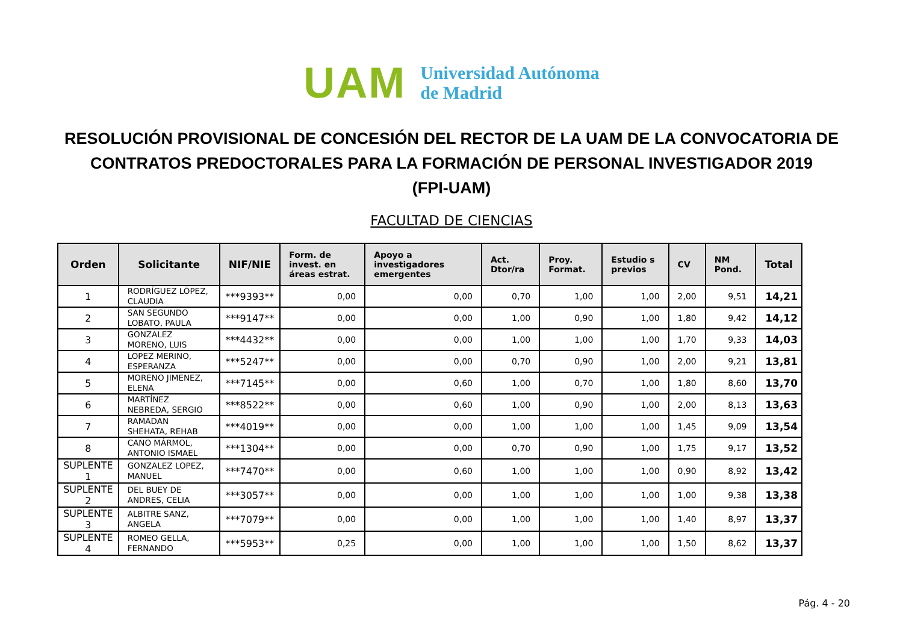UAM
Universidad Autónoma
de Madrid
RESOLUCIÓN PROVISIONAL DE CONCESIÓN DEL RECTOR DE LA UAM DE LA CONVOCATORIA DE
CONTRATOS PREDOCTORALES PARA LA FORMACIÓN DE PERSONAL INVESTIGADOR 2019
(FPI-UAM)
FACULTAD DE CIENCIAS
| Orden | Solicitante | NIF/NIE | Form. de invest. en áreas estrat. | Apoyo a investigadores emergentes | Act. Dtor/ra | Proy. Format. | Estudio s previos | CV | NM Pond. | Total |
| --- | --- | --- | --- | --- | --- | --- | --- | --- | --- | --- |
| 1 | RODRÍGUEZ LÓPEZ, CLAUDIA | ***9393** | 0,00 | 0,00 | 0,70 | 1,00 | 1,00 | 2,00 | 9,51 | 14,21 |
| 2 | SAN SEGUNDO LOBATO, PAULA | ***9147** | 0,00 | 0,00 | 1,00 | 0,90 | 1,00 | 1,80 | 9,42 | 14,12 |
| 3 | GONZALEZ MORENO, LUIS | ***4432** | 0,00 | 0,00 | 1,00 | 1,00 | 1,00 | 1,70 | 9,33 | 14,03 |
| 4 | LOPEZ MERINO, ESPERANZA | ***5247** | 0,00 | 0,00 | 0,70 | 0,90 | 1,00 | 2,00 | 9,21 | 13,81 |
| 5 | MORENO JIMENEZ, ELENA | ***7145** | 0,00 | 0,60 | 1,00 | 0,70 | 1,00 | 1,80 | 8,60 | 13,70 |
| 6 | MARTÍNEZ NEBREDA, SERGIO | ***8522** | 0,00 | 0,60 | 1,00 | 0,90 | 1,00 | 2,00 | 8,13 | 13,63 |
| 7 | RAMADAN SHEHATA, REHAB | ***4019** | 0,00 | 0,00 | 1,00 | 1,00 | 1,00 | 1,45 | 9,09 | 13,54 |
| 8 | CANO MÁRMOL, ANTONIO ISMAEL | ***1304** | 0,00 | 0,00 | 0,70 | 0,90 | 1,00 | 1,75 | 9,17 | 13,52 |
| SUPLENTE 1 | GONZALEZ LOPEZ, MANUEL | ***7470** | 0,00 | 0,60 | 1,00 | 1,00 | 1,00 | 0,90 | 8,92 | 13,42 |
| SUPLENTE 2 | DEL BUEY DE ANDRES, CELIA | ***3057** | 0,00 | 0,00 | 1,00 | 1,00 | 1,00 | 1,00 | 9,38 | 13,38 |
| SUPLENTE 3 | ALBITRE SANZ, ANGELA | ***7079** | 0,00 | 0,00 | 1,00 | 1,00 | 1,00 | 1,40 | 8,97 | 13,37 |
| SUPLENTE 4 | ROMEO GELLA, FERNANDO | ***5953** | 0,25 | 0,00 | 1,00 | 1,00 | 1,00 | 1,50 | 8,62 | 13,37 |
Pág. 4 - 20